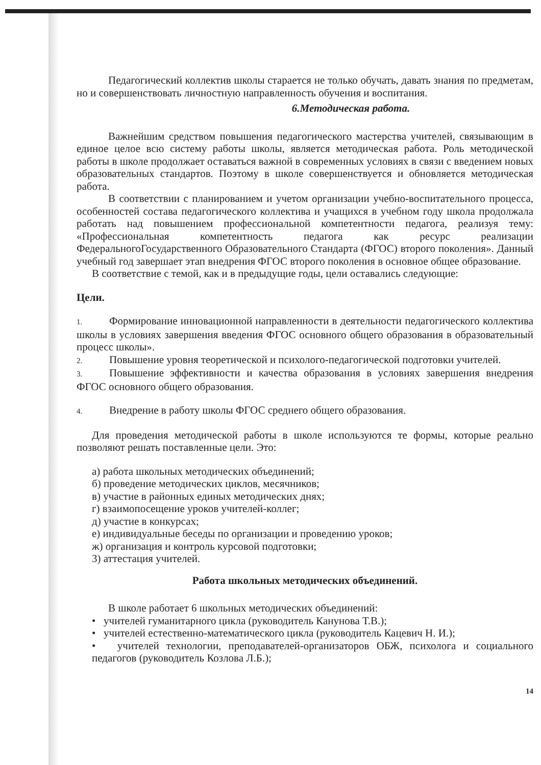Педагогический коллектив школы старается не только обучать, давать знания по предметам, но и совершенствовать личностную направленность обучения и воспитания.
6.Методическая работа.
Важнейшим средством повышения педагогического мастерства учителей, связывающим в единое целое всю систему работы школы, является методическая работа. Роль методической работы в школе продолжает оставаться важной в современных условиях в связи с введением новых образовательных стандартов. Поэтому в школе совершенствуется и обновляется методическая работа.
В соответствии с планированием и учетом организации учебно-воспитательного процесса, особенностей состава педагогического коллектива и учащихся в учебном году школа продолжала работать над повышением профессиональной компетентности педагога, реализуя тему: «Профессиональная компетентность педагога как ресурс реализации ФедеральногоГосударственного Образовательного Стандарта (ФГОС) второго поколения». Данный учебный год завершает этап внедрения ФГОС второго поколения в основное общее образование.
В соответствие с темой, как и в предыдущие годы, цели оставались следующие:
Цели.
1. Формирование инновационной направленности в деятельности педагогического коллектива школы в условиях завершения введения ФГОС основного общего образования в образовательный процесс школы».
2. Повышение уровня теоретической и психолого-педагогической подготовки учителей.
3. Повышение эффективности и качества образования в условиях завершения внедрения ФГОС основного общего образования.
4. Внедрение в работу школы ФГОС среднего общего образования.
Для проведения методической работы в школе используются те формы, которые реально позволяют решать поставленные цели. Это:
а) работа школьных методических объединений;
б) проведение методических циклов, месячников;
в) участие в районных единых методических днях;
г) взаимопосещение уроков учителей-коллег;
д) участие в конкурсах;
е) индивидуальные беседы по организации и проведению уроков;
ж) организация и контроль курсовой подготовки;
3) аттестация учителей.
Работа школьных методических объединений.
В школе работает 6 школьных методических объединений:
• учителей гуманитарного цикла (руководитель Канунова Т.В.);
• учителей естественно-математического цикла (руководитель Кацевич Н. И.);
• учителей технологии, преподавателей-организаторов ОБЖ, психолога и социального педагогов (руководитель Козлова Л.Б.);
14